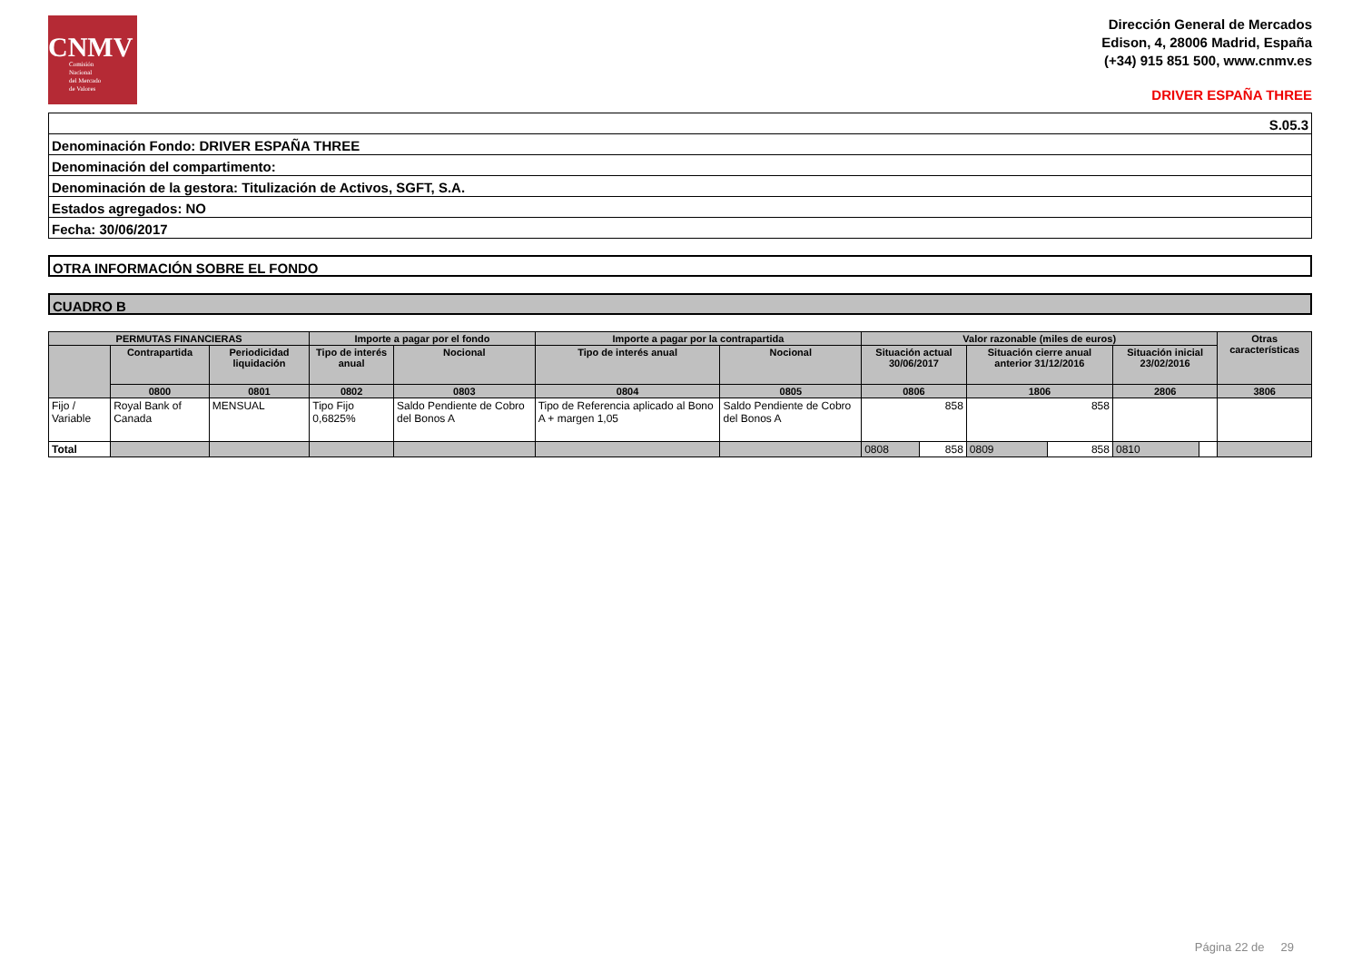CNMV
Comisión
Nacional
del Mercado
de Valores
Dirección General de Mercados
Edison, 4, 28006 Madrid, España
(+34) 915 851 500, www.cnmv.es
DRIVER ESPAÑA THREE
S.05.3
Denominación Fondo: DRIVER ESPAÑA THREE
Denominación del compartimento:
Denominación de la gestora: Titulización de Activos, SGFT, S.A.
Estados agregados: NO
Fecha: 30/06/2017
OTRA INFORMACIÓN SOBRE EL FONDO
CUADRO B
| PERMUTAS FINANCIERAS | | | Importe a pagar por el fondo | | Importe a pagar por la contrapartida | | Valor razonable (miles de euros) | | | | | | Otras características |
| --- | --- | --- | --- | --- | --- | --- | --- | --- | --- | --- | --- | --- | --- |
| | Contrapartida | Periodicidad liquidación | Tipo de interés anual | Nocional | Tipo de interés anual | Nocional | Situación actual 30/06/2017 | | Situación cierre anual anterior 31/12/2016 | | Situación inicial 23/02/2016 | | |
| | 0800 | 0801 | 0802 | 0803 | 0804 | 0805 | 0806 | | 1806 | | 2806 | | 3806 |
| Fijo / Variable | Royal Bank of Canada | MENSUAL | Tipo Fijo 0,6825% | Saldo Pendiente de Cobro del Bonos A | Tipo de Referencia aplicado al Bono A + margen 1,05 | Saldo Pendiente de Cobro del Bonos A | 858 | | 858 | | | | |
| Total | | | | | | | 0808 | 858 | 0809 | 858 | 0810 | | |
Página 22 de 29